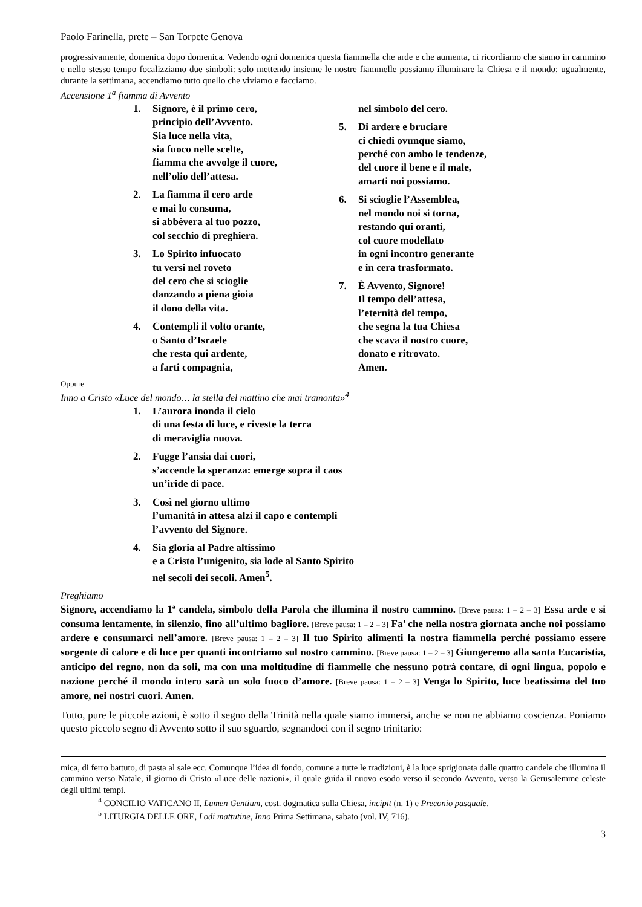Paolo Farinella, prete – San Torpete Genova
progressivamente, domenica dopo domenica. Vedendo ogni domenica questa fiammella che arde e che aumenta, ci ricordiamo che siamo in cammino e nello stesso tempo focalizziamo due simboli: solo mettendo insieme le nostre fiammelle possiamo illuminare la Chiesa e il mondo; ugualmente, durante la settimana, accendiamo tutto quello che viviamo e facciamo.
Accensione 1<sup>a</sup> fiamma di Avvento
1. Signore, è il primo cero,
principio dell’Avvento.
Sia luce nella vita,
sia fuoco nelle scelte,
fiamma che avvolge il cuore,
nell’olio dell’attesa.
2. La fiamma il cero arde
e mai lo consuma,
si abbèvera al tuo pozzo,
col secchio di preghiera.
3. Lo Spirito infuocato
tu versi nel roveto
del cero che si scioglie
danzando a piena gioia
il dono della vita.
4. Contempli il volto orante,
o Santo d’Israele
che resta qui ardente,
a farti compagnia,
nel simbolo del cero.
5. Di ardere e bruciare
ci chiedi ovunque siamo,
perché con ambo le tendenze,
del cuore il bene e il male,
amarti noi possiamo.
6. Si scioglie l’Assemblea,
nel mondo noi si torna,
restando qui oranti,
col cuore modellato
in ogni incontro generante
e in cera trasformato.
7. È Avvento, Signore!
Il tempo dell’attesa,
l’eternità del tempo,
che segna la tua Chiesa
che scava il nostro cuore,
donato e ritrovato.
Amen.
Oppure
Inno a Cristo «Luce del mondo… la stella del mattino che mai tramonta»<sup>4</sup>
1. L’aurora inonda il cielo
di una festa di luce, e riveste la terra
di meraviglia nuova.
2. Fugge l’ansia dai cuori,
s’accende la speranza: emerge sopra il caos
un’iride di pace.
3. Così nel giorno ultimo
l’umanità in attesa alzi il capo e contempli
l’avvento del Signore.
4. Sia gloria al Padre altissimo
e a Cristo l’unigenito, sia lode al Santo Spirito
nel secoli dei secoli. Amen<sup>5</sup>.
Preghiamo
Signore, accendiamo la 1ª candela, simbolo della Parola che illumina il nostro cammino. [Breve pausa: 1 – 2 – 3] Essa arde e si consuma lentamente, in silenzio, fino all’ultimo bagliore. [Breve pausa: 1 – 2 – 3] Fa’ che nella nostra giornata anche noi possiamo ardere e consumarci nell’amore. [Breve pausa: 1 – 2 – 3] Il tuo Spirito alimenti la nostra fiammella perché possiamo essere sorgente di calore e di luce per quanti incontriamo sul nostro cammino. [Breve pausa: 1 – 2 – 3] Giungeremo alla santa Eucaristia, anticipo del regno, non da soli, ma con una moltitudine di fiammelle che nessuno potrà contare, di ogni lingua, popolo e nazione perché il mondo intero sarà un solo fuoco d’amore. [Breve pausa: 1 – 2 – 3] Venga lo Spirito, luce beatissima del tuo amore, nei nostri cuori. Amen.
Tutto, pure le piccole azioni, è sotto il segno della Trinità nella quale siamo immersi, anche se non ne abbiamo coscienza. Poniamo questo piccolo segno di Avvento sotto il suo sguardo, segnandoci con il segno trinitario:
mica, di ferro battuto, di pasta al sale ecc. Comunque l’idea di fondo, comune a tutte le tradizioni, è la luce sprigionata dalle quattro candele che illumina il cammino verso Natale, il giorno di Cristo «Luce delle nazioni», il quale guida il nuovo esodo verso il secondo Avvento, verso la Gerusalemme celeste degli ultimi tempi.
<sup>4</sup> CONCILIO VATICANO II, Lumen Gentium, cost. dogmatica sulla Chiesa, incipit (n. 1) e Preconio pasquale.
<sup>5</sup> LITURGIA DELLE ORE, Lodi mattutine, Inno Prima Settimana, sabato (vol. IV, 716).
3